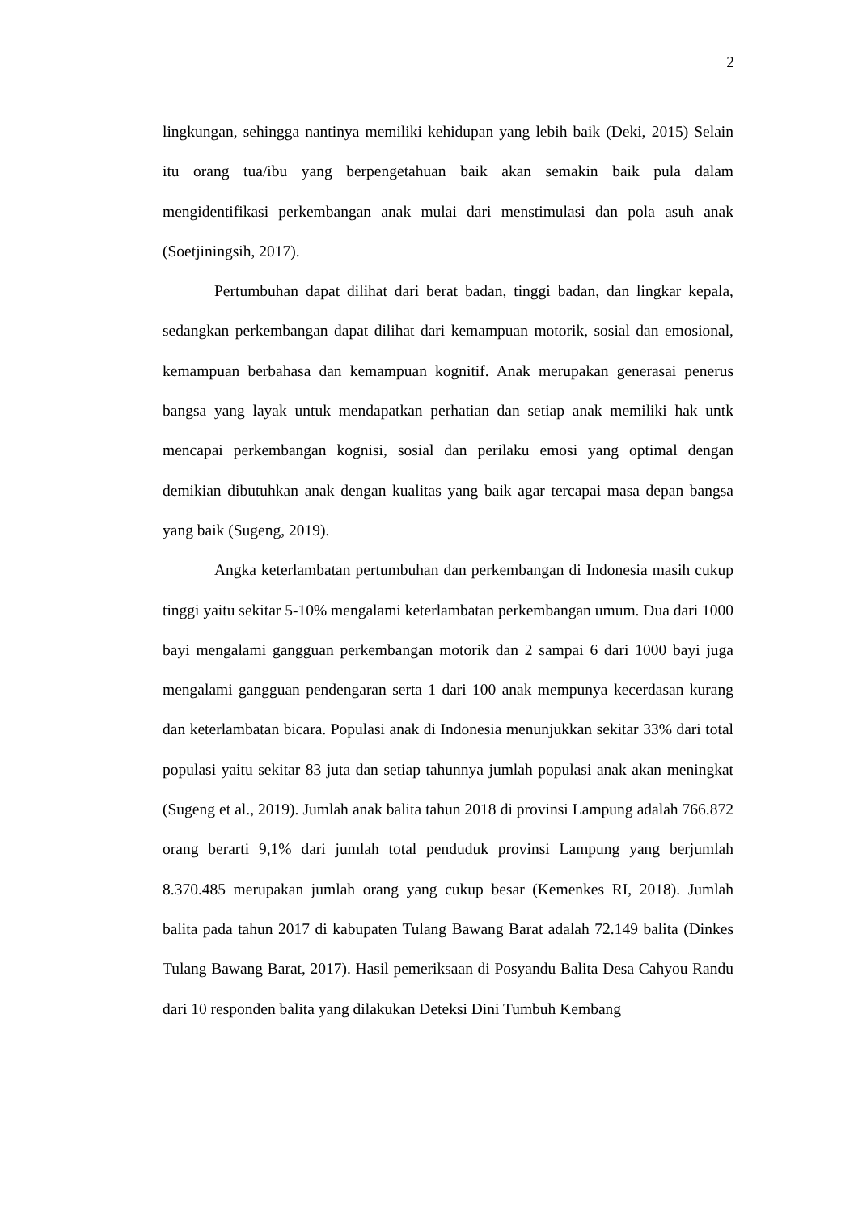2
lingkungan, sehingga nantinya memiliki kehidupan yang lebih baik (Deki, 2015) Selain itu orang tua/ibu yang berpengetahuan baik akan semakin baik pula dalam mengidentifikasi perkembangan anak mulai dari menstimulasi dan pola asuh anak (Soetjiningsih, 2017).
Pertumbuhan dapat dilihat dari berat badan, tinggi badan, dan lingkar kepala, sedangkan perkembangan dapat dilihat dari kemampuan motorik, sosial dan emosional, kemampuan berbahasa dan kemampuan kognitif. Anak merupakan generasai penerus bangsa yang layak untuk mendapatkan perhatian dan setiap anak memiliki hak untk mencapai perkembangan kognisi, sosial dan perilaku emosi yang optimal dengan demikian dibutuhkan anak dengan kualitas yang baik agar tercapai masa depan bangsa yang baik (Sugeng, 2019).
Angka keterlambatan pertumbuhan dan perkembangan di Indonesia masih cukup tinggi yaitu sekitar 5-10% mengalami keterlambatan perkembangan umum. Dua dari 1000 bayi mengalami gangguan perkembangan motorik dan 2 sampai 6 dari 1000 bayi juga mengalami gangguan pendengaran serta 1 dari 100 anak mempunya kecerdasan kurang dan keterlambatan bicara. Populasi anak di Indonesia menunjukkan sekitar 33% dari total populasi yaitu sekitar 83 juta dan setiap tahunnya jumlah populasi anak akan meningkat (Sugeng et al., 2019). Jumlah anak balita tahun 2018 di provinsi Lampung adalah 766.872 orang berarti 9,1% dari jumlah total penduduk provinsi Lampung yang berjumlah 8.370.485 merupakan jumlah orang yang cukup besar (Kemenkes RI, 2018). Jumlah balita pada tahun 2017 di kabupaten Tulang Bawang Barat adalah 72.149 balita (Dinkes Tulang Bawang Barat, 2017). Hasil pemeriksaan di Posyandu Balita Desa Cahyou Randu dari 10 responden balita yang dilakukan Deteksi Dini Tumbuh Kembang